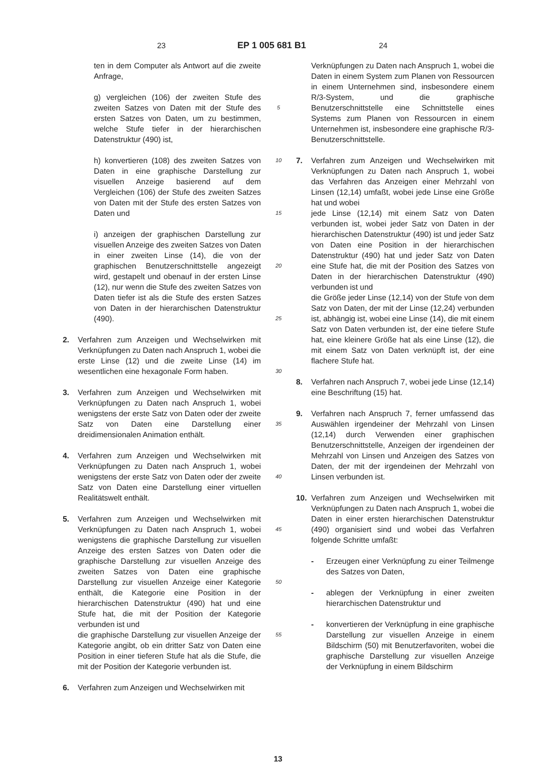23 EP 1 005 681 B1 24
ten in dem Computer als Antwort auf die zweite Anfrage,
g) vergleichen (106) der zweiten Stufe des zweiten Satzes von Daten mit der Stufe des ersten Satzes von Daten, um zu bestimmen, welche Stufe tiefer in der hierarchischen Datenstruktur (490) ist,
h) konvertieren (108) des zweiten Satzes von Daten in eine graphische Darstellung zur visuellen Anzeige basierend auf dem Vergleichen (106) der Stufe des zweiten Satzes von Daten mit der Stufe des ersten Satzes von Daten und
i) anzeigen der graphischen Darstellung zur visuellen Anzeige des zweiten Satzes von Daten in einer zweiten Linse (14), die von der graphischen Benutzerschnittstelle angezeigt wird, gestapelt und obenauf in der ersten Linse (12), nur wenn die Stufe des zweiten Satzes von Daten tiefer ist als die Stufe des ersten Satzes von Daten in der hierarchischen Datenstruktur (490).
2. Verfahren zum Anzeigen und Wechselwirken mit Verknüpfungen zu Daten nach Anspruch 1, wobei die erste Linse (12) und die zweite Linse (14) im wesentlichen eine hexagonale Form haben.
3. Verfahren zum Anzeigen und Wechselwirken mit Verknüpfungen zu Daten nach Anspruch 1, wobei wenigstens der erste Satz von Daten oder der zweite Satz von Daten eine Darstellung einer dreidimensionalen Animation enthält.
4. Verfahren zum Anzeigen und Wechselwirken mit Verknüpfungen zu Daten nach Anspruch 1, wobei wenigstens der erste Satz von Daten oder der zweite Satz von Daten eine Darstellung einer virtuellen Realitätswelt enthält.
5. Verfahren zum Anzeigen und Wechselwirken mit Verknüpfungen zu Daten nach Anspruch 1, wobei wenigstens die graphische Darstellung zur visuellen Anzeige des ersten Satzes von Daten oder die graphische Darstellung zur visuellen Anzeige des zweiten Satzes von Daten eine graphische Darstellung zur visuellen Anzeige einer Kategorie enthält, die Kategorie eine Position in der hierarchischen Datenstruktur (490) hat und eine Stufe hat, die mit der Position der Kategorie verbunden ist und
die graphische Darstellung zur visuellen Anzeige der Kategorie angibt, ob ein dritter Satz von Daten eine Position in einer tieferen Stufe hat als die Stufe, die mit der Position der Kategorie verbunden ist.
6. Verfahren zum Anzeigen und Wechselwirken mit
5
10
15
20
25
30
35
40
45
50
55
Verknüpfungen zu Daten nach Anspruch 1, wobei die Daten in einem System zum Planen von Ressourcen in einem Unternehmen sind, insbesondere einem R/3-System, und die graphische Benutzerschnittstelle eine Schnittstelle eines Systems zum Planen von Ressourcen in einem Unternehmen ist, insbesondere eine graphische R/3-Benutzerschnittstelle.
7. Verfahren zum Anzeigen und Wechselwirken mit Verknüpfungen zu Daten nach Anspruch 1, wobei das Verfahren das Anzeigen einer Mehrzahl von Linsen (12,14) umfaßt, wobei jede Linse eine Größe hat und wobei
jede Linse (12,14) mit einem Satz von Daten verbunden ist, wobei jeder Satz von Daten in der hierarchischen Datenstruktur (490) ist und jeder Satz von Daten eine Position in der hierarchischen Datenstruktur (490) hat und jeder Satz von Daten eine Stufe hat, die mit der Position des Satzes von Daten in der hierarchischen Datenstruktur (490) verbunden ist und
die Größe jeder Linse (12,14) von der Stufe von dem Satz von Daten, der mit der Linse (12,24) verbunden ist, abhängig ist, wobei eine Linse (14), die mit einem Satz von Daten verbunden ist, der eine tiefere Stufe hat, eine kleinere Größe hat als eine Linse (12), die mit einem Satz von Daten verknüpft ist, der eine flachere Stufe hat.
8. Verfahren nach Anspruch 7, wobei jede Linse (12,14) eine Beschriftung (15) hat.
9. Verfahren nach Anspruch 7, ferner umfassend das Auswählen irgendeiner der Mehrzahl von Linsen (12,14) durch Verwenden einer graphischen Benutzerschnittstelle, Anzeigen der irgendeinen der Mehrzahl von Linsen und Anzeigen des Satzes von Daten, der mit der irgendeinen der Mehrzahl von Linsen verbunden ist.
10. Verfahren zum Anzeigen und Wechselwirken mit Verknüpfungen zu Daten nach Anspruch 1, wobei die Daten in einer ersten hierarchischen Datenstruktur (490) organisiert sind und wobei das Verfahren folgende Schritte umfaßt:
- Erzeugen einer Verknüpfung zu einer Teilmenge des Satzes von Daten,
- ablegen der Verknüpfung in einer zweiten hierarchischen Datenstruktur und
- konvertieren der Verknüpfung in eine graphische Darstellung zur visuellen Anzeige in einem Bildschirm (50) mit Benutzerfavoriten, wobei die graphische Darstellung zur visuellen Anzeige der Verknüpfung in einem Bildschirm
13